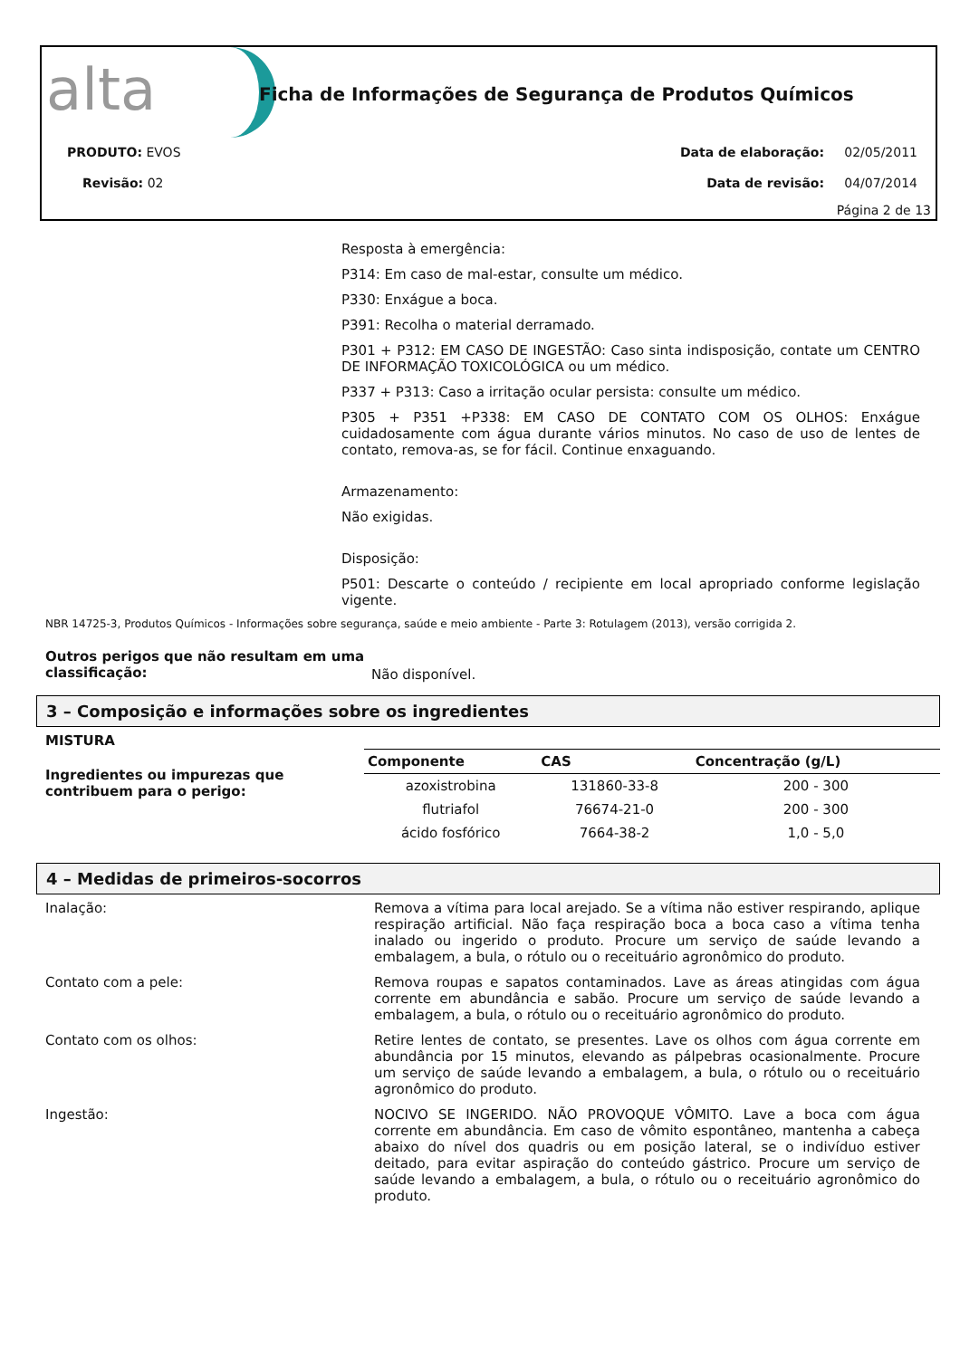alta
Ficha de Informações de Segurança de Produtos Químicos
PRODUTO: EVOS
Revisão: 02
Data de elaboração: 02/05/2011
Data de revisão: 04/07/2014
Página 2 de 13
Resposta à emergência:
P314: Em caso de mal-estar, consulte um médico.
P330: Enxágue a boca.
P391: Recolha o material derramado.
P301 + P312: EM CASO DE INGESTÃO: Caso sinta indisposição, contate um CENTRO DE INFORMAÇÃO TOXICOLÓGICA ou um médico.
P337 + P313: Caso a irritação ocular persista: consulte um médico.
P305 + P351 +P338: EM CASO DE CONTATO COM OS OLHOS: Enxágue cuidadosamente com água durante vários minutos. No caso de uso de lentes de contato, remova-as, se for fácil. Continue enxaguando.
Armazenamento:
Não exigidas.
Disposição:
P501: Descarte o conteúdo / recipiente em local apropriado conforme legislação vigente.
NBR 14725-3, Produtos Químicos - Informações sobre segurança, saúde e meio ambiente - Parte 3: Rotulagem (2013), versão corrigida 2.
Outros perigos que não resultam em uma classificação:
Não disponível.
3 – Composição e informações sobre os ingredientes
MISTURA
Ingredientes ou impurezas que contribuem para o perigo:
| Componente | CAS | Concentração (g/L) |
| --- | --- | --- |
| azoxistrobina | 131860-33-8 | 200 - 300 |
| flutriafol | 76674-21-0 | 200 - 300 |
| ácido fosfórico | 7664-38-2 | 1,0 - 5,0 |
4 – Medidas de primeiros-socorros
Inalação: Remova a vítima para local arejado. Se a vítima não estiver respirando, aplique respiração artificial. Não faça respiração boca a boca caso a vítima tenha inalado ou ingerido o produto. Procure um serviço de saúde levando a embalagem, a bula, o rótulo ou o receituário agronômico do produto.
Contato com a pele: Remova roupas e sapatos contaminados. Lave as áreas atingidas com água corrente em abundância e sabão. Procure um serviço de saúde levando a embalagem, a bula, o rótulo ou o receituário agronômico do produto.
Contato com os olhos: Retire lentes de contato, se presentes. Lave os olhos com água corrente em abundância por 15 minutos, elevando as pálpebras ocasionalmente. Procure um serviço de saúde levando a embalagem, a bula, o rótulo ou o receituário agronômico do produto.
Ingestão: NOCIVO SE INGERIDO. NÃO PROVOQUE VÔMITO. Lave a boca com água corrente em abundância. Em caso de vômito espontâneo, mantenha a cabeça abaixo do nível dos quadris ou em posição lateral, se o indivíduo estiver deitado, para evitar aspiração do conteúdo gástrico. Procure um serviço de saúde levando a embalagem, a bula, o rótulo ou o receituário agronômico do produto.